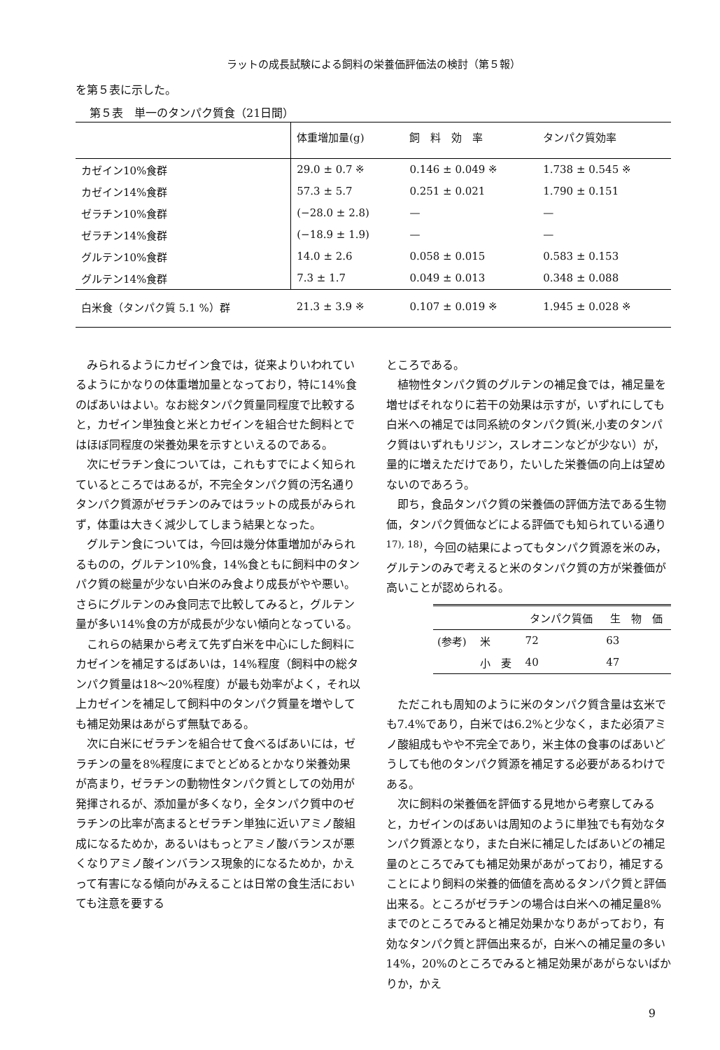ラットの成長試験による飼料の栄養価評価法の検討（第５報）
を第５表に示した。
第５表　単一のタンパク質食（21日間）
| | 体重増加量(g) | 飼 料 効 率 | タンパク質効率 |
| --- | --- | --- | --- |
| カゼイン10%食群 | 29.0 ± 0.7 ※ | 0.146 ± 0.049 ※ | 1.738 ± 0.545 ※ |
| カゼイン14%食群 | 57.3 ± 5.7 | 0.251 ± 0.021 | 1.790 ± 0.151 |
| ゼラチン10%食群 | (−28.0 ± 2.8) | — | — |
| ゼラチン14%食群 | (−18.9 ± 1.9) | — | — |
| グルテン10%食群 | 14.0 ± 2.6 | 0.058 ± 0.015 | 0.583 ± 0.153 |
| グルテン14%食群 | 7.3 ± 1.7 | 0.049 ± 0.013 | 0.348 ± 0.088 |
| 白米食（タンパク質 5.1 %）群 | 21.3 ± 3.9 ※ | 0.107 ± 0.019 ※ | 1.945 ± 0.028 ※ |
みられるようにカゼイン食では，従来よりいわれているようにかなりの体重増加量となっており，特に14%食のばあいはよい。なお総タンパク質量同程度で比較すると，カゼイン単独食と米とカゼインを組合せた飼料とではほぼ同程度の栄養効果を示すといえるのである。
次にゼラチン食については，これもすでによく知られているところではあるが，不完全タンパク質の汚名通りタンパク質源がゼラチンのみではラットの成長がみられず，体重は大きく減少してしまう結果となった。
グルテン食については，今回は幾分体重増加がみられるものの，グルテン10%食，14%食ともに飼料中のタンパク質の総量が少ない白米のみ食より成長がやや悪い。さらにグルテンのみ食同志で比較してみると，グルテン量が多い14%食の方が成長が少ない傾向となっている。
これらの結果から考えて先ず白米を中心にした飼料にカゼインを補足するばあいは，14%程度（飼料中の総タンパク質量は18〜20%程度）が最も効率がよく，それ以上カゼインを補足して飼料中のタンパク質量を増やしても補足効果はあがらず無駄である。
次に白米にゼラチンを組合せて食べるばあいには，ゼラチンの量を8%程度にまでとどめるとかなり栄養効果が高まり，ゼラチンの動物性タンパク質としての効用が発揮されるが、添加量が多くなり，全タンパク質中のゼラチンの比率が高まるとゼラチン単独に近いアミノ酸組成になるためか，あるいはもっとアミノ酸バランスが悪くなりアミノ酸インバランス現象的になるためか，かえって有害になる傾向がみえることは日常の食生活においても注意を要する
ところである。
植物性タンパク質のグルテンの補足食では，補足量を増せばそれなりに若干の効果は示すが，いずれにしても白米への補足では同系統のタンパク質(米,小麦のタンパク質はいずれもリジン，スレオニンなどが少ない）が，量的に増えただけであり，たいした栄養価の向上は望めないのであろう。
即ち，食品タンパク質の栄養価の評価方法である生物価，タンパク質価などによる評価でも知られている通り<sup>17), 18)</sup>，今回の結果によってもタンパク質源を米のみ，グルテンのみで考えると米のタンパク質の方が栄養価が高いことが認められる。
| | | タンパク質価 | 生 物 価 |
| --- | --- | --- | --- |
| (参考) | 米 | 72 | 63 |
| | 小 麦 | 40 | 47 |
ただこれも周知のように米のタンパク質含量は玄米でも7.4%であり，白米では6.2%と少なく，また必須アミノ酸組成もやや不完全であり，米主体の食事のばあいどうしても他のタンパク質源を補足する必要があるわけである。
次に飼料の栄養価を評価する見地から考察してみると，カゼインのばあいは周知のように単独でも有効なタンパク質源となり，また白米に補足したばあいどの補足量のところでみても補足効果があがっており，補足することにより飼料の栄養的価値を高めるタンパク質と評価出来る。ところがゼラチンの場合は白米への補足量8%までのところでみると補足効果かなりあがっており，有効なタンパク質と評価出来るが，白米への補足量の多い14%，20%のところでみると補足効果があがらないばかりか，かえ
9